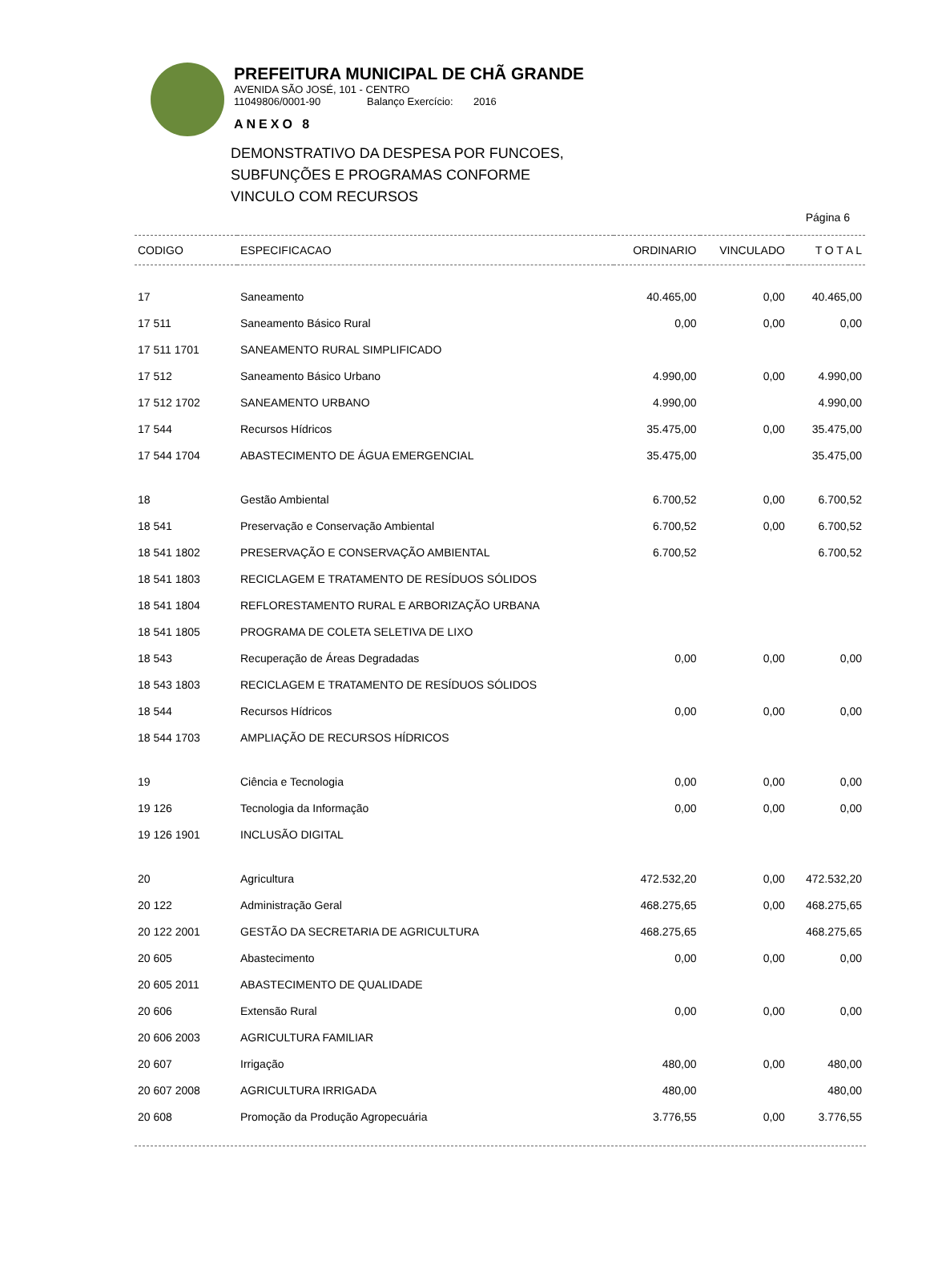PREFEITURA MUNICIPAL DE CHÃ GRANDE
AVENIDA SÃO JOSÉ, 101 - CENTRO
11049806/0001-90 Balanço Exercício: 2016
ANEXO 8
DEMONSTRATIVO DA DESPESA POR FUNCOES,
SUBFUNÇÕES E PROGRAMAS CONFORME
VINCULO COM RECURSOS
Página 6
| CODIGO | ESPECIFICACAO | ORDINARIO | VINCULADO | T O T A L |
| --- | --- | --- | --- | --- |
| 17 | Saneamento | 40.465,00 | 0,00 | 40.465,00 |
| 17 511 | Saneamento Básico Rural | 0,00 | 0,00 | 0,00 |
| 17 511 1701 | SANEAMENTO RURAL SIMPLIFICADO | | | |
| 17 512 | Saneamento Básico Urbano | 4.990,00 | 0,00 | 4.990,00 |
| 17 512 1702 | SANEAMENTO URBANO | 4.990,00 | | 4.990,00 |
| 17 544 | Recursos Hídricos | 35.475,00 | 0,00 | 35.475,00 |
| 17 544 1704 | ABASTECIMENTO DE ÁGUA EMERGENCIAL | 35.475,00 | | 35.475,00 |
| 18 | Gestão Ambiental | 6.700,52 | 0,00 | 6.700,52 |
| 18 541 | Preservação e Conservação Ambiental | 6.700,52 | 0,00 | 6.700,52 |
| 18 541 1802 | PRESERVAÇÃO E CONSERVAÇÃO AMBIENTAL | 6.700,52 | | 6.700,52 |
| 18 541 1803 | RECICLAGEM E TRATAMENTO DE RESÍDUOS SÓLIDOS | | | |
| 18 541 1804 | REFLORESTAMENTO RURAL E ARBORIZAÇÃO URBANA | | | |
| 18 541 1805 | PROGRAMA DE COLETA SELETIVA DE LIXO | | | |
| 18 543 | Recuperação de Áreas Degradadas | 0,00 | 0,00 | 0,00 |
| 18 543 1803 | RECICLAGEM E TRATAMENTO DE RESÍDUOS SÓLIDOS | | | |
| 18 544 | Recursos Hídricos | 0,00 | 0,00 | 0,00 |
| 18 544 1703 | AMPLIAÇÃO DE RECURSOS HÍDRICOS | | | |
| 19 | Ciência e Tecnologia | 0,00 | 0,00 | 0,00 |
| 19 126 | Tecnologia da Informação | 0,00 | 0,00 | 0,00 |
| 19 126 1901 | INCLUSÃO DIGITAL | | | |
| 20 | Agricultura | 472.532,20 | 0,00 | 472.532,20 |
| 20 122 | Administração Geral | 468.275,65 | 0,00 | 468.275,65 |
| 20 122 2001 | GESTÃO DA SECRETARIA DE AGRICULTURA | 468.275,65 | | 468.275,65 |
| 20 605 | Abastecimento | 0,00 | 0,00 | 0,00 |
| 20 605 2011 | ABASTECIMENTO DE QUALIDADE | | | |
| 20 606 | Extensão Rural | 0,00 | 0,00 | 0,00 |
| 20 606 2003 | AGRICULTURA FAMILIAR | | | |
| 20 607 | Irrigação | 480,00 | 0,00 | 480,00 |
| 20 607 2008 | AGRICULTURA IRRIGADA | 480,00 | | 480,00 |
| 20 608 | Promoção da Produção Agropecuária | 3.776,55 | 0,00 | 3.776,55 |